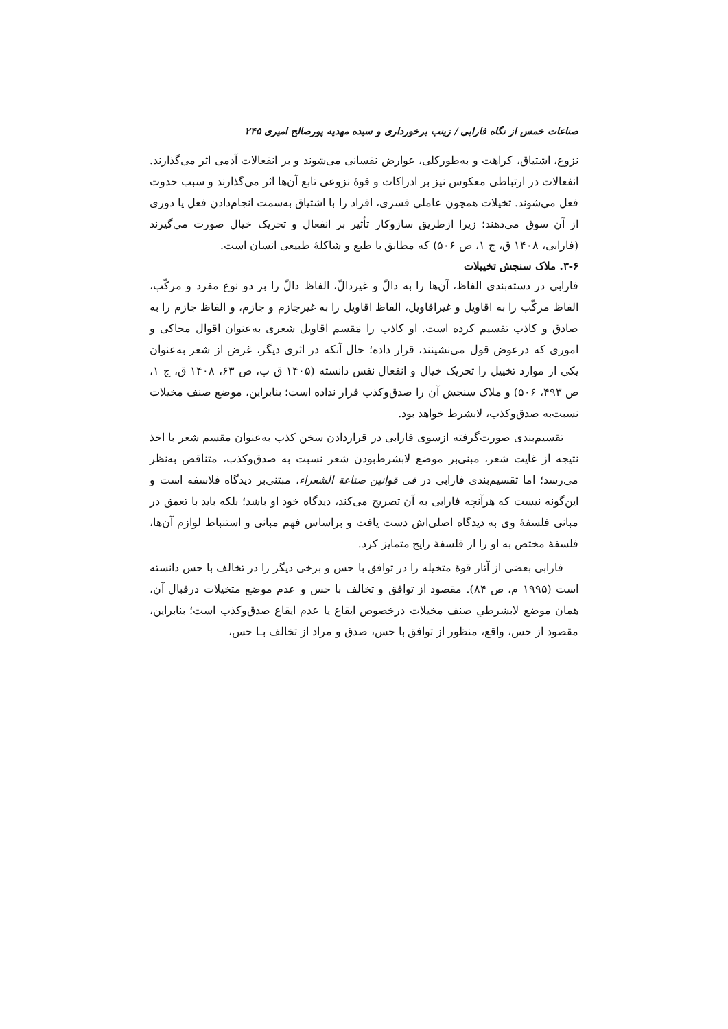صناعات خمس از نگاه فارابی / زینب برخورداری و سیده مهدیه پورصالح امیری ۲۴۵
نزوع، اشتیاق، کراهت و به‌طورکلی، عوارض نفسانی می‌شوند و بر انفعالات آدمی اثر می‌گذارند. انفعالات در ارتباطی معکوس نیز بر ادراکات و قوهٔ نزوعی تابع آن‌ها اثر می‌گذارند و سبب حدوث فعل می‌شوند. تخیلات همچون عاملی قسری، افراد را با اشتیاق به‌سمت انجام‌دادن فعل یا دوری از آن سوق می‌دهند؛ زیرا ازطریق سازوکار تأثیر بر انفعال و تحریک خیال صورت می‌گیرند (فارابی، ۱۴۰۸ ق، ج ۱، ص ۵۰۶) که مطابق با طبع و شاکلهٔ طبیعی انسان است.
۳-۶. ملاک سنجش تخییلات
فارابی در دسته‌بندی الفاظ، آن‌ها را به دالّ و غیردالّ، الفاظ دالّ را بر دو نوع مفرد و مرکّب، الفاظ مرکّب را به اقاویل و غیراقاویل، الفاظ اقاویل را به غیرجازم و جازم، و الفاظ جازم را به صادق و کاذب تقسیم کرده است. او کاذب را مَقسم اقاویل شعری به‌عنوان اقوال محاکی و اموری که درعوض قول می‌نشینند، قرار داده؛ حال آنکه در اثری دیگر، غرض از شعر به‌عنوان یکی از موارد تخییل را تحریک خیال و انفعال نفس دانسته (۱۴۰۵ ق ب، ص ۶۳، ۱۴۰۸ ق، ج ۱، ص ۴۹۳، ۵۰۶) و ملاک سنجش آن را صدق‌وکذب قرار نداده است؛ بنابراین، موضع صنف مخیلات نسبت‌به صدق‌وکذب، لابشرط خواهد بود.
تقسیم‌بندی صورت‌گرفته ازسوی فارابی در قراردادن سخن کذب به‌عنوان مقسم شعر با اخذ نتیجه از غایت شعر، مبنی‌بر موضع لابشرط‌بودن شعر نسبت به صدق‌وکذب، متناقض به‌نظر می‌رسد؛ اما تقسیم‌بندی فارابی در فی قوانین صناعة الشعراء، مبتنی‌بر دیدگاه فلاسفه است و این‌گونه نیست که هرآنچه فارابی به آن تصریح می‌کند، دیدگاه خود او باشد؛ بلکه باید با تعمق در مبانی فلسفهٔ وی به دیدگاه اصلی‌اش دست یافت و براساس فهم مبانی و استنباط لوازم آن‌ها، فلسفهٔ مختص به او را از فلسفهٔ رایج متمایز کرد.
فارابی بعضی از آثار قوهٔ متخیله را در توافق با حس و برخی دیگر را در تخالف با حس دانسته است (۱۹۹۵ م، ص ۸۴). مقصود از توافق و تخالف با حس و عدم موضع متخیلات درقبال آن، همان موضع لابشرطیِ صنف مخیلات درخصوص ایقاع یا عدم ایقاع صدق‌وکذب است؛ بنابراین، مقصود از حس، واقع، منظور از توافق با حس، صدق و مراد از تخالف بـا حس،